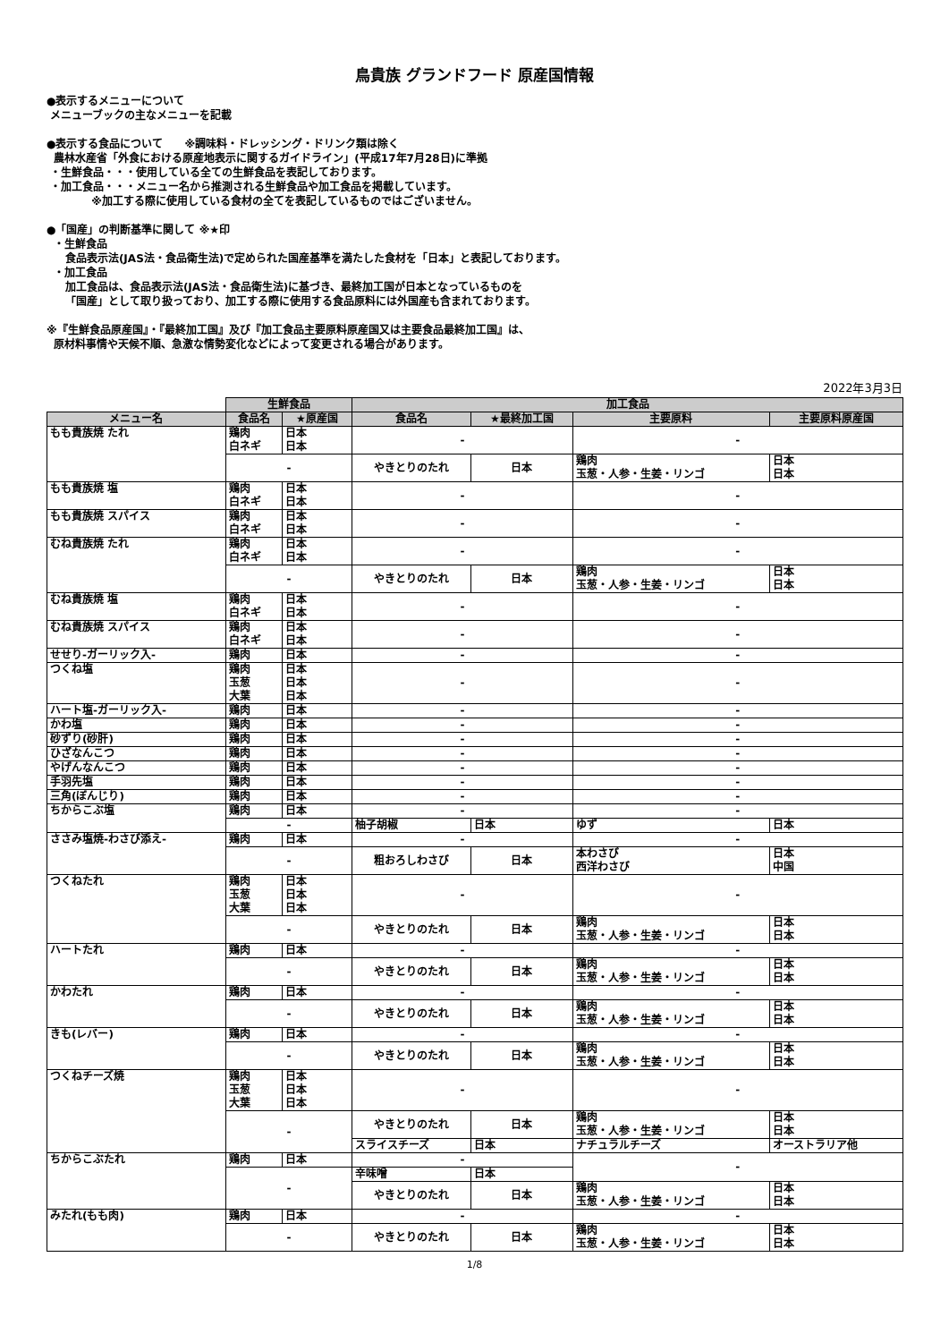鳥貴族 グランドフード 原産国情報
●表示するメニューについて
メニューブックの主なメニューを記載
●表示する食品について　　※調味料・ドレッシング・ドリンク類は除く
農林水産省「外食における原産地表示に関するガイドライン」(平成17年7月28日)に準拠
・生鮮食品・・・使用している全ての生鮮食品を表記しております。
・加工食品・・・メニュー名から推測される生鮮食品や加工食品を掲載しています。
※加工する際に使用している食材の全てを表記しているものではございません。
●「国産」の判断基準に関して ※★印
・生鮮食品
食品表示法(JAS法・食品衛生法)で定められた国産基準を満たした食材を「日本」と表記しております。
・加工食品
加工食品は、食品表示法(JAS法・食品衛生法)に基づき、最終加工国が日本となっているものを
「国産」として取り扱っており、加工する際に使用する食品原料には外国産も含まれております。
※『生鮮食品原産国』・『最終加工国』及び『加工食品主要原料原産国又は主要食品最終加工国』は、
原材料事情や天候不順、急激な情勢変化などによって変更される場合があります。
2022年3月3日
| | 生鮮食品 | | 加工食品 | | | |
| --- | --- | --- | --- | --- | --- | --- |
| メニュー名 | 食品名 | ★原産国 | 食品名 | ★最終加工国 | 主要原料 | 主要原料原産国 |
| もも貴族焼 たれ | 鶏肉 白ネギ | 日本 日本 | - | | - | |
| | - | | やきとりのたれ | 日本 | 鶏肉 玉葱・人参・生姜・リンゴ | 日本 日本 |
| もも貴族焼 塩 | 鶏肉 白ネギ | 日本 日本 | - | | - | |
| もも貴族焼 スパイス | 鶏肉 白ネギ | 日本 日本 | - | | - | |
| むね貴族焼 たれ | 鶏肉 白ネギ | 日本 日本 | - | | - | |
| | - | | やきとりのたれ | 日本 | 鶏肉 玉葱・人参・生姜・リンゴ | 日本 日本 |
| むね貴族焼 塩 | 鶏肉 白ネギ | 日本 日本 | - | | - | |
| むね貴族焼 スパイス | 鶏肉 白ネギ | 日本 日本 | - | | - | |
| せせり-ガーリック入- | 鶏肉 | 日本 | - | | - | |
| つくね塩 | 鶏肉 玉葱 大葉 | 日本 日本 日本 | - | | - | |
| ハート塩-ガーリック入- | 鶏肉 | 日本 | - | | - | |
| かわ塩 | 鶏肉 | 日本 | - | | - | |
| 砂ずり(砂肝) | 鶏肉 | 日本 | - | | - | |
| ひざなんこつ | 鶏肉 | 日本 | - | | - | |
| やげんなんこつ | 鶏肉 | 日本 | - | | - | |
| 手羽先塩 | 鶏肉 | 日本 | - | | - | |
| 三角(ぼんじり) | 鶏肉 | 日本 | - | | - | |
| ちからこぶ塩 | 鶏肉 | 日本 | - | | - | |
| | - | | 柚子胡椒 | 日本 | ゆず | 日本 |
| ささみ塩焼-わさび添え- | 鶏肉 | 日本 | - | | - | |
| | - | | 粗おろしわさび | 日本 | 本わさび 西洋わさび | 日本 中国 |
| つくねたれ | 鶏肉 玉葱 大葉 | 日本 日本 日本 | - | | - | |
| | - | | やきとりのたれ | 日本 | 鶏肉 玉葱・人参・生姜・リンゴ | 日本 日本 |
| ハートたれ | 鶏肉 | 日本 | - | | - | |
| | - | | やきとりのたれ | 日本 | 鶏肉 玉葱・人参・生姜・リンゴ | 日本 日本 |
| かわたれ | 鶏肉 | 日本 | - | | - | |
| | - | | やきとりのたれ | 日本 | 鶏肉 玉葱・人参・生姜・リンゴ | 日本 日本 |
| きも(レバー) | 鶏肉 | 日本 | - | | - | |
| | - | | やきとりのたれ | 日本 | 鶏肉 玉葱・人参・生姜・リンゴ | 日本 日本 |
| つくねチーズ焼 | 鶏肉 玉葱 大葉 | 日本 日本 日本 | - | | - | |
| | - | | やきとりのたれ | 日本 | 鶏肉 玉葱・人参・生姜・リンゴ | 日本 日本 |
| | | | スライスチーズ | 日本 | ナチュラルチーズ | オーストラリア他 |
| ちからこぶたれ | 鶏肉 | 日本 | - | | - | |
| | - | | 辛味噌 | 日本 | | |
| | | | やきとりのたれ | 日本 | 鶏肉 玉葱・人参・生姜・リンゴ | 日本 日本 |
| みたれ(もも肉) | 鶏肉 | 日本 | - | | - | |
| | - | | やきとりのたれ | 日本 | 鶏肉 玉葱・人参・生姜・リンゴ | 日本 日本 |
1/8